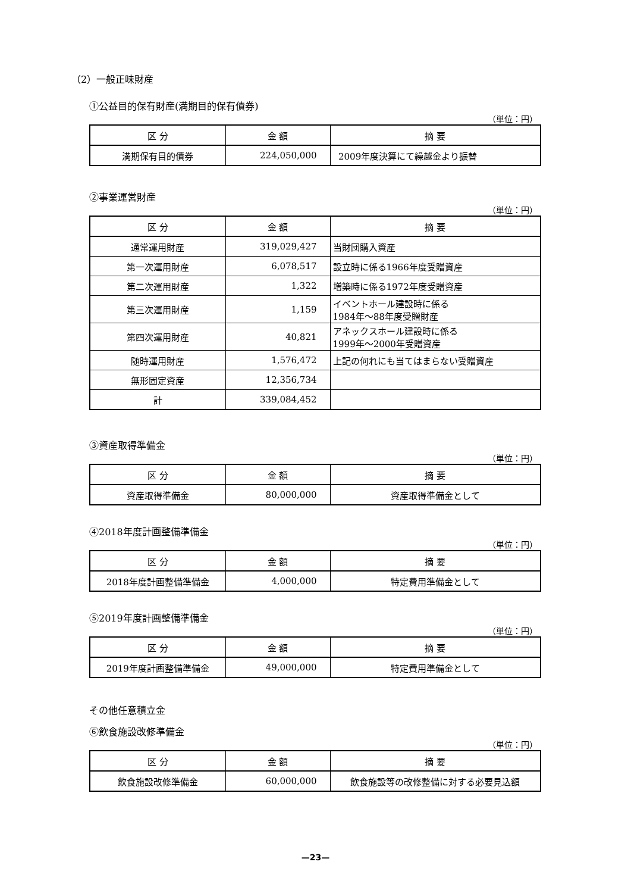（2）一般正味財産
①公益目的保有財産(満期目的保有債券)
（単位：円）
| 区 分 | 金 額 | 摘 要 |
| --- | --- | --- |
| 満期保有目的債券 | 224,050,000 | 2009年度決算にて繰越金より振替 |
②事業運営財産
（単位：円）
| 区 分 | 金 額 | 摘 要 |
| --- | --- | --- |
| 通常運用財産 | 319,029,427 | 当財団購入資産 |
| 第一次運用財産 | 6,078,517 | 設立時に係る1966年度受贈資産 |
| 第二次運用財産 | 1,322 | 増築時に係る1972年度受贈資産 |
| 第三次運用財産 | 1,159 | イベントホール建設時に係る 1984年～88年度受贈財産 |
| 第四次運用財産 | 40,821 | アネックスホール建設時に係る 1999年～2000年受贈資産 |
| 随時運用財産 | 1,576,472 | 上記の何れにも当てはまらない受贈資産 |
| 無形固定資産 | 12,356,734 | |
| 計 | 339,084,452 | |
③資産取得準備金
（単位：円）
| 区 分 | 金 額 | 摘 要 |
| --- | --- | --- |
| 資産取得準備金 | 80,000,000 | 資産取得準備金として |
④2018年度計画整備準備金
（単位：円）
| 区 分 | 金 額 | 摘 要 |
| --- | --- | --- |
| 2018年度計画整備準備金 | 4,000,000 | 特定費用準備金として |
⑤2019年度計画整備準備金
（単位：円）
| 区 分 | 金 額 | 摘 要 |
| --- | --- | --- |
| 2019年度計画整備準備金 | 49,000,000 | 特定費用準備金として |
その他任意積立金
⑥飲食施設改修準備金
（単位：円）
| 区 分 | 金 額 | 摘 要 |
| --- | --- | --- |
| 飲食施設改修準備金 | 60,000,000 | 飲食施設等の改修整備に対する必要見込額 |
—23—